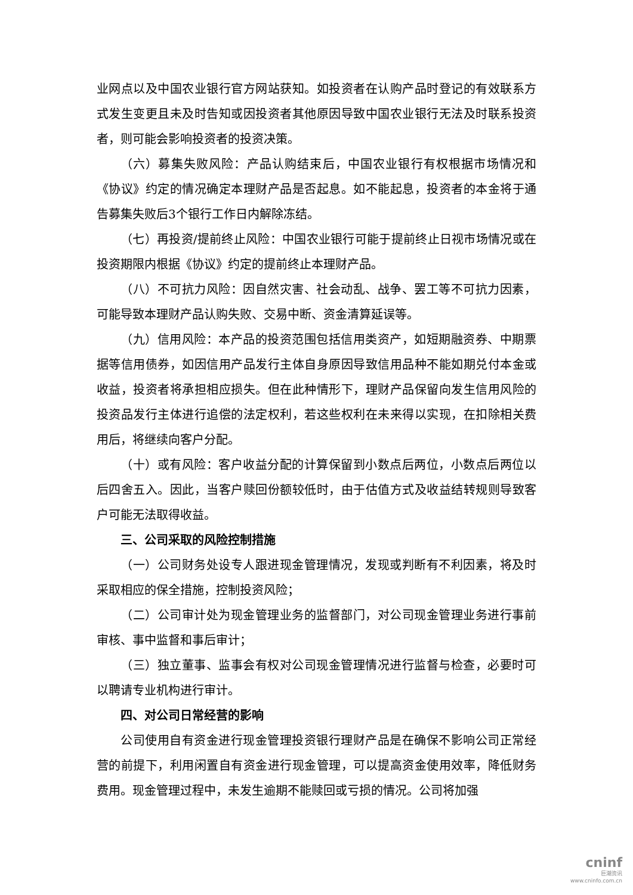业网点以及中国农业银行官方网站获知。如投资者在认购产品时登记的有效联系方式发生变更且未及时告知或因投资者其他原因导致中国农业银行无法及时联系投资者，则可能会影响投资者的投资决策。
（六）募集失败风险：产品认购结束后，中国农业银行有权根据市场情况和《协议》约定的情况确定本理财产品是否起息。如不能起息，投资者的本金将于通告募集失败后3个银行工作日内解除冻结。
（七）再投资/提前终止风险：中国农业银行可能于提前终止日视市场情况或在投资期限内根据《协议》约定的提前终止本理财产品。
（八）不可抗力风险：因自然灾害、社会动乱、战争、罢工等不可抗力因素，可能导致本理财产品认购失败、交易中断、资金清算延误等。
（九）信用风险：本产品的投资范围包括信用类资产，如短期融资券、中期票据等信用债券，如因信用产品发行主体自身原因导致信用品种不能如期兑付本金或收益，投资者将承担相应损失。但在此种情形下，理财产品保留向发生信用风险的投资品发行主体进行追偿的法定权利，若这些权利在未来得以实现，在扣除相关费用后，将继续向客户分配。
（十）或有风险：客户收益分配的计算保留到小数点后两位，小数点后两位以后四舍五入。因此，当客户赎回份额较低时，由于估值方式及收益结转规则导致客户可能无法取得收益。
三、公司采取的风险控制措施
（一）公司财务处设专人跟进现金管理情况，发现或判断有不利因素，将及时采取相应的保全措施，控制投资风险；
（二）公司审计处为现金管理业务的监督部门，对公司现金管理业务进行事前审核、事中监督和事后审计；
（三）独立董事、监事会有权对公司现金管理情况进行监督与检查，必要时可以聘请专业机构进行审计。
四、对公司日常经营的影响
公司使用自有资金进行现金管理投资银行理财产品是在确保不影响公司正常经营的前提下，利用闲置自有资金进行现金管理，可以提高资金使用效率，降低财务费用。现金管理过程中，未发生逾期不能赎回或亏损的情况。公司将加强
cninf
巨潮资讯
www.cninfo.com.cn